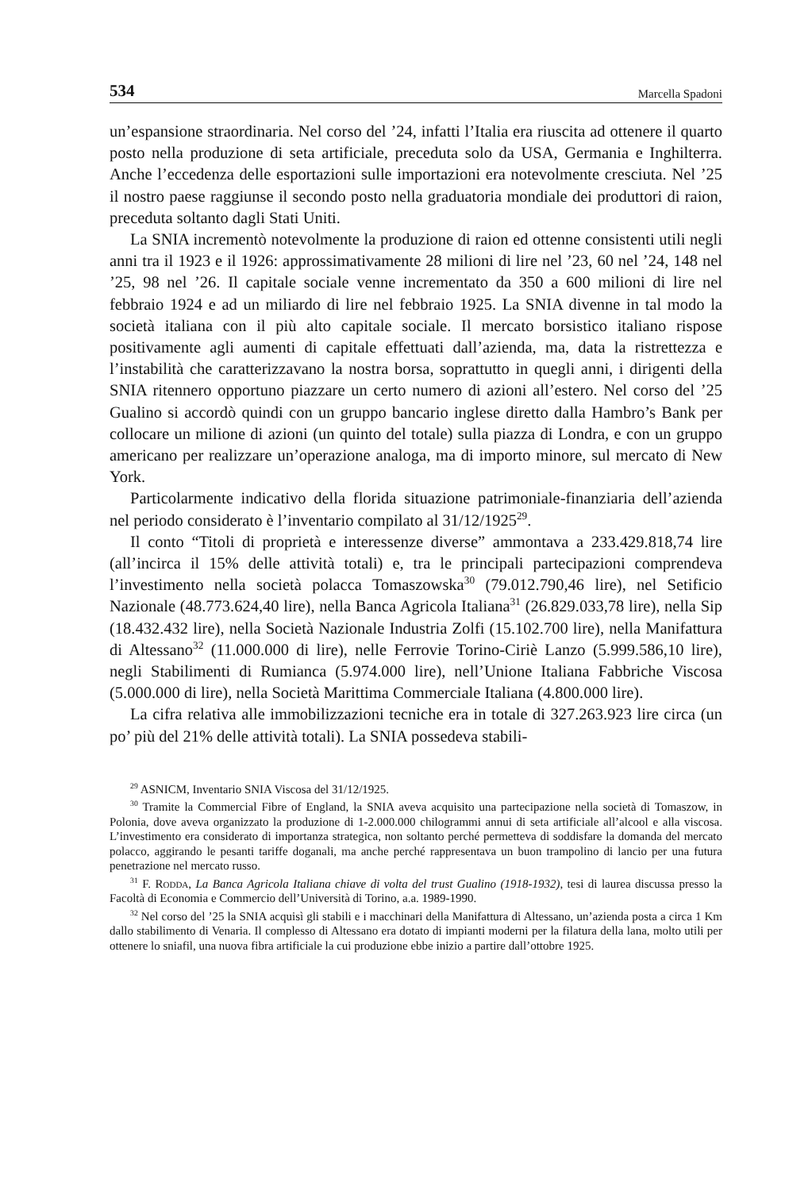534 Marcella Spadoni
un’espansione straordinaria. Nel corso del ’24, infatti l’Italia era riuscita ad ottenere il quarto posto nella produzione di seta artificiale, preceduta solo da USA, Germania e Inghilterra. Anche l’eccedenza delle esportazioni sulle importazioni era notevolmente cresciuta. Nel ’25 il nostro paese raggiunse il secondo posto nella graduatoria mondiale dei produttori di raion, preceduta soltanto dagli Stati Uniti.
La SNIA incrementò notevolmente la produzione di raion ed ottenne consistenti utili negli anni tra il 1923 e il 1926: approssimativamente 28 milioni di lire nel ’23, 60 nel ’24, 148 nel ’25, 98 nel ’26. Il capitale sociale venne incrementato da 350 a 600 milioni di lire nel febbraio 1924 e ad un miliardo di lire nel febbraio 1925. La SNIA divenne in tal modo la società italiana con il più alto capitale sociale. Il mercato borsistico italiano rispose positivamente agli aumenti di capitale effettuati dall’azienda, ma, data la ristrettezza e l’instabilità che caratterizzavano la nostra borsa, soprattutto in quegli anni, i dirigenti della SNIA ritennero opportuno piazzare un certo numero di azioni all’estero. Nel corso del ’25 Gualino si accordò quindi con un gruppo bancario inglese diretto dalla Hambro’s Bank per collocare un milione di azioni (un quinto del totale) sulla piazza di Londra, e con un gruppo americano per realizzare un’operazione analoga, ma di importo minore, sul mercato di New York.
Particolarmente indicativo della florida situazione patrimoniale-finanziaria dell’azienda nel periodo considerato è l’inventario compilato al 31/12/1925<sup>29</sup>.
Il conto “Titoli di proprietà e interessenze diverse” ammontava a 233.429.818,74 lire (all’incirca il 15% delle attività totali) e, tra le principali partecipazioni comprendeva l’investimento nella società polacca Tomaszowska<sup>30</sup> (79.012.790,46 lire), nel Setificio Nazionale (48.773.624,40 lire), nella Banca Agricola Italiana<sup>31</sup> (26.829.033,78 lire), nella Sip (18.432.432 lire), nella Società Nazionale Industria Zolfi (15.102.700 lire), nella Manifattura di Altessano<sup>32</sup> (11.000.000 di lire), nelle Ferrovie Torino-Ciriè Lanzo (5.999.586,10 lire), negli Stabilimenti di Rumianca (5.974.000 lire), nell’Unione Italiana Fabbriche Viscosa (5.000.000 di lire), nella Società Marittima Commerciale Italiana (4.800.000 lire).
La cifra relativa alle immobilizzazioni tecniche era in totale di 327.263.923 lire circa (un po’ più del 21% delle attività totali). La SNIA possedeva stabili-
<sup>29</sup> ASNICM, Inventario SNIA Viscosa del 31/12/1925.
<sup>30</sup> Tramite la Commercial Fibre of England, la SNIA aveva acquisito una partecipazione nella società di Tomaszow, in Polonia, dove aveva organizzato la produzione di 1-2.000.000 chilogrammi annui di seta artificiale all’alcool e alla viscosa. L’investimento era considerato di importanza strategica, non soltanto perché permetteva di soddisfare la domanda del mercato polacco, aggirando le pesanti tariffe doganali, ma anche perché rappresentava un buon trampolino di lancio per una futura penetrazione nel mercato russo.
<sup>31</sup> F. Rodda, La Banca Agricola Italiana chiave di volta del trust Gualino (1918-1932), tesi di laurea discussa presso la Facoltà di Economia e Commercio dell’Università di Torino, a.a. 1989-1990.
<sup>32</sup> Nel corso del ’25 la SNIA acquisì gli stabili e i macchinari della Manifattura di Altessano, un’azienda posta a circa 1 Km dallo stabilimento di Venaria. Il complesso di Altessano era dotato di impianti moderni per la filatura della lana, molto utili per ottenere lo sniafil, una nuova fibra artificiale la cui produzione ebbe inizio a partire dall’ottobre 1925.